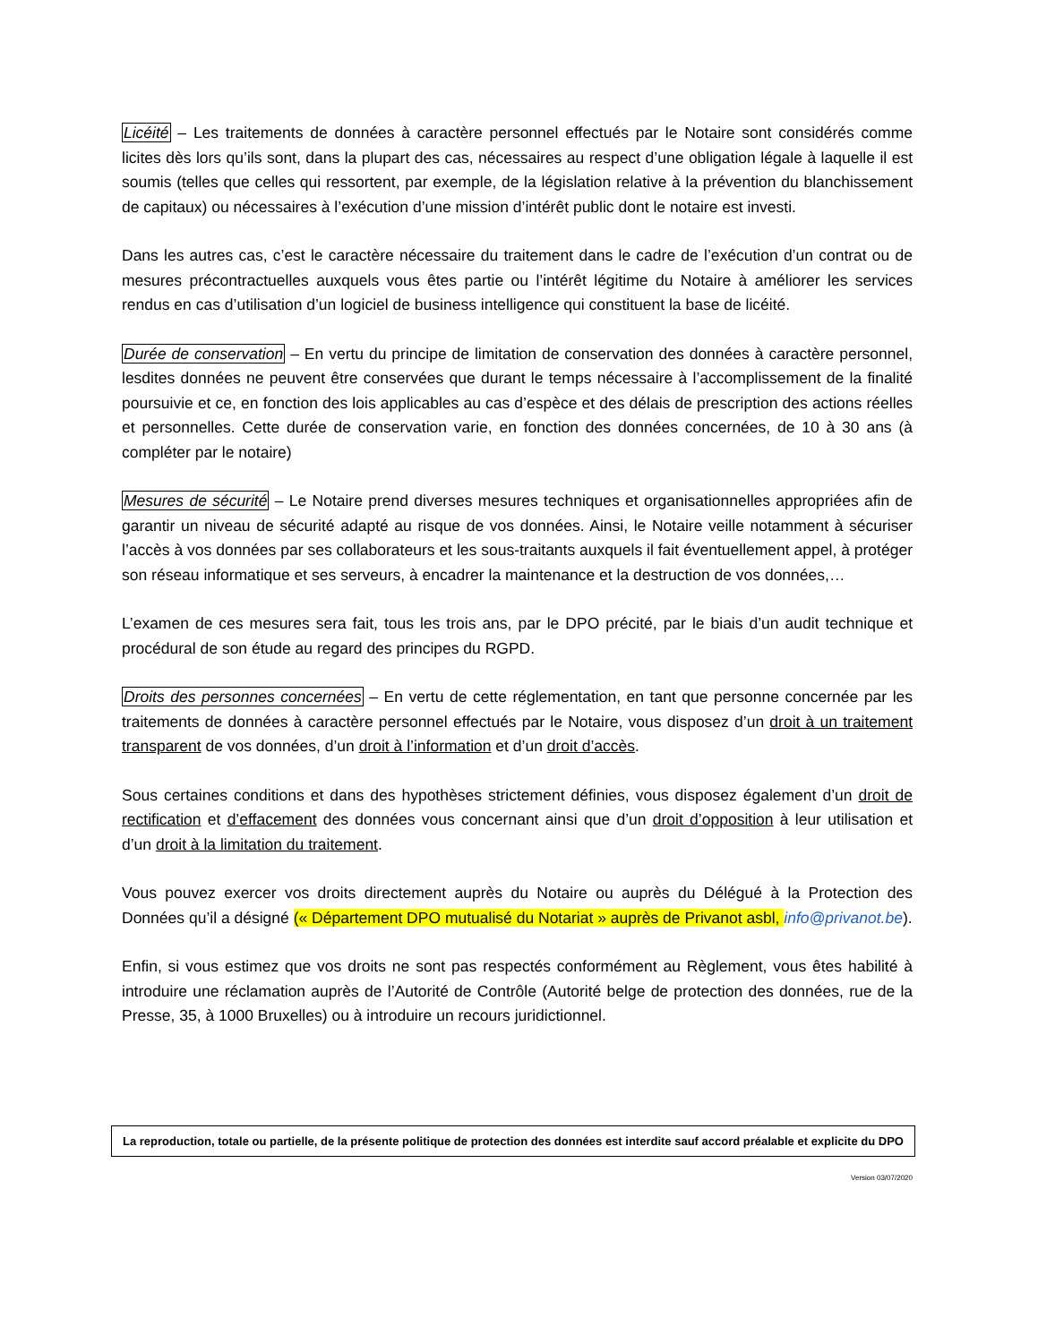Licéité – Les traitements de données à caractère personnel effectués par le Notaire sont considérés comme licites dès lors qu’ils sont, dans la plupart des cas, nécessaires au respect d’une obligation légale à laquelle il est soumis (telles que celles qui ressortent, par exemple, de la législation relative à la prévention du blanchissement de capitaux) ou nécessaires à l’exécution d’une mission d’intérêt public dont le notaire est investi.
Dans les autres cas, c’est le caractère nécessaire du traitement dans le cadre de l’exécution d’un contrat ou de mesures précontractuelles auxquels vous êtes partie ou l’intérêt légitime du Notaire à améliorer les services rendus en cas d’utilisation d’un logiciel de business intelligence qui constituent la base de licéité.
Durée de conservation – En vertu du principe de limitation de conservation des données à caractère personnel, lesdites données ne peuvent être conservées que durant le temps nécessaire à l’accomplissement de la finalité poursuivie et ce, en fonction des lois applicables au cas d’espèce et des délais de prescription des actions réelles et personnelles. Cette durée de conservation varie, en fonction des données concernées, de 10 à 30 ans (à compléter par le notaire)
Mesures de sécurité – Le Notaire prend diverses mesures techniques et organisationnelles appropriées afin de garantir un niveau de sécurité adapté au risque de vos données. Ainsi, le Notaire veille notamment à sécuriser l’accès à vos données par ses collaborateurs et les sous-traitants auxquels il fait éventuellement appel, à protéger son réseau informatique et ses serveurs, à encadrer la maintenance et la destruction de vos données,…
L’examen de ces mesures sera fait, tous les trois ans, par le DPO précité, par le biais d’un audit technique et procédural de son étude au regard des principes du RGPD.
Droits des personnes concernées – En vertu de cette réglementation, en tant que personne concernée par les traitements de données à caractère personnel effectués par le Notaire, vous disposez d’un droit à un traitement transparent de vos données, d’un droit à l’information et d’un droit d’accès.
Sous certaines conditions et dans des hypothèses strictement définies, vous disposez également d’un droit de rectification et d’effacement des données vous concernant ainsi que d’un droit d’opposition à leur utilisation et d’un droit à la limitation du traitement.
Vous pouvez exercer vos droits directement auprès du Notaire ou auprès du Délégué à la Protection des Données qu’il a désigné (« Département DPO mutualisé du Notariat » auprès de Privanot asbl, info@privanot.be).
Enfin, si vous estimez que vos droits ne sont pas respectés conformément au Règlement, vous êtes habilité à introduire une réclamation auprès de l’Autorité de Contrôle (Autorité belge de protection des données, rue de la Presse, 35, à 1000 Bruxelles) ou à introduire un recours juridictionnel.
La reproduction, totale ou partielle, de la présente politique de protection des données est interdite sauf accord préalable et explicite du DPO
Version 03/07/2020